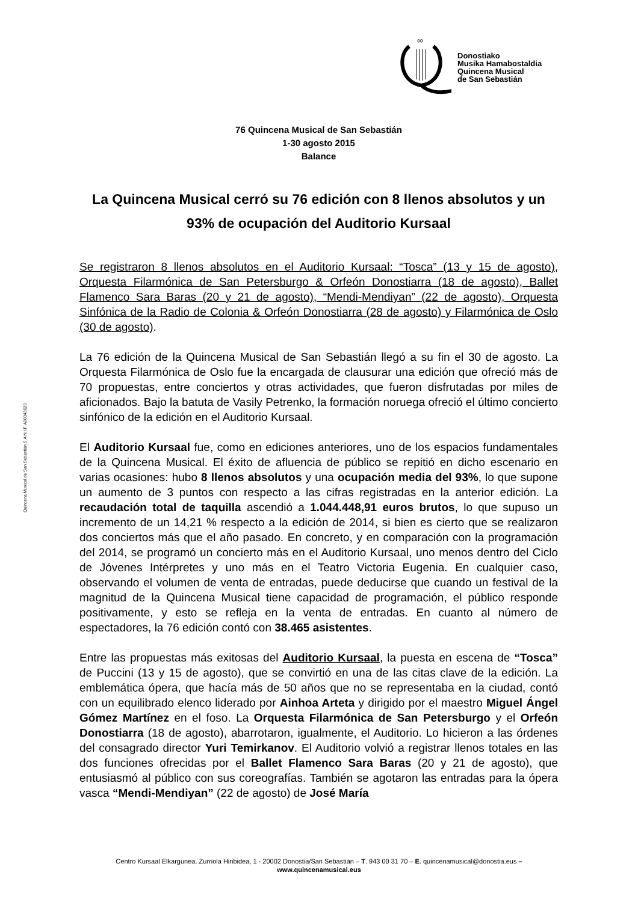∞
Donostiako
Musika Hamabostaldia
Quincena Musical
de San Sebastián
Quincena Musical de San Sebastián S.A N.I.F. A20343620
76 Quincena Musical de San Sebastián
1-30 agosto 2015
Balance
La Quincena Musical cerró su 76 edición con 8 llenos absolutos y un 93% de ocupación del Auditorio Kursaal
Se registraron 8 llenos absolutos en el Auditorio Kursaal: “Tosca” (13 y 15 de agosto), Orquesta Filarmónica de San Petersburgo & Orfeón Donostiarra (18 de agosto), Ballet Flamenco Sara Baras (20 y 21 de agosto), “Mendi-Mendiyan” (22 de agosto), Orquesta Sinfónica de la Radio de Colonia & Orfeón Donostiarra (28 de agosto) y Filarmónica de Oslo (30 de agosto).
La 76 edición de la Quincena Musical de San Sebastián llegó a su fin el 30 de agosto. La Orquesta Filarmónica de Oslo fue la encargada de clausurar una edición que ofreció más de 70 propuestas, entre conciertos y otras actividades, que fueron disfrutadas por miles de aficionados. Bajo la batuta de Vasily Petrenko, la formación noruega ofreció el último concierto sinfónico de la edición en el Auditorio Kursaal.
El Auditorio Kursaal fue, como en ediciones anteriores, uno de los espacios fundamentales de la Quincena Musical. El éxito de afluencia de público se repitió en dicho escenario en varias ocasiones: hubo 8 llenos absolutos y una ocupación media del 93%, lo que supone un aumento de 3 puntos con respecto a las cifras registradas en la anterior edición. La recaudación total de taquilla ascendió a 1.044.448,91 euros brutos, lo que supuso un incremento de un 14,21 % respecto a la edición de 2014, si bien es cierto que se realizaron dos conciertos más que el año pasado. En concreto, y en comparación con la programación del 2014, se programó un concierto más en el Auditorio Kursaal, uno menos dentro del Ciclo de Jóvenes Intérpretes y uno más en el Teatro Victoria Eugenia. En cualquier caso, observando el volumen de venta de entradas, puede deducirse que cuando un festival de la magnitud de la Quincena Musical tiene capacidad de programación, el público responde positivamente, y esto se refleja en la venta de entradas. En cuanto al número de espectadores, la 76 edición contó con 38.465 asistentes.
Entre las propuestas más exitosas del Auditorio Kursaal, la puesta en escena de “Tosca” de Puccini (13 y 15 de agosto), que se convirtió en una de las citas clave de la edición. La emblemática ópera, que hacía más de 50 años que no se representaba en la ciudad, contó con un equilibrado elenco liderado por Ainhoa Arteta y dirigido por el maestro Miguel Ángel Gómez Martínez en el foso. La Orquesta Filarmónica de San Petersburgo y el Orfeón Donostiarra (18 de agosto), abarrotaron, igualmente, el Auditorio. Lo hicieron a las órdenes del consagrado director Yuri Temirkanov. El Auditorio volvió a registrar llenos totales en las dos funciones ofrecidas por el Ballet Flamenco Sara Baras (20 y 21 de agosto), que entusiasmó al público con sus coreografías. También se agotaron las entradas para la ópera vasca “Mendi-Mendiyan” (22 de agosto) de José María
Centro Kursaal Elkargunea. Zurriola Hiribidea, 1 - 20002 Donostia/San Sebastián – T. 943 00 31 70 – E. quincenamusical@donostia.eus –
www.quincenamusical.eus